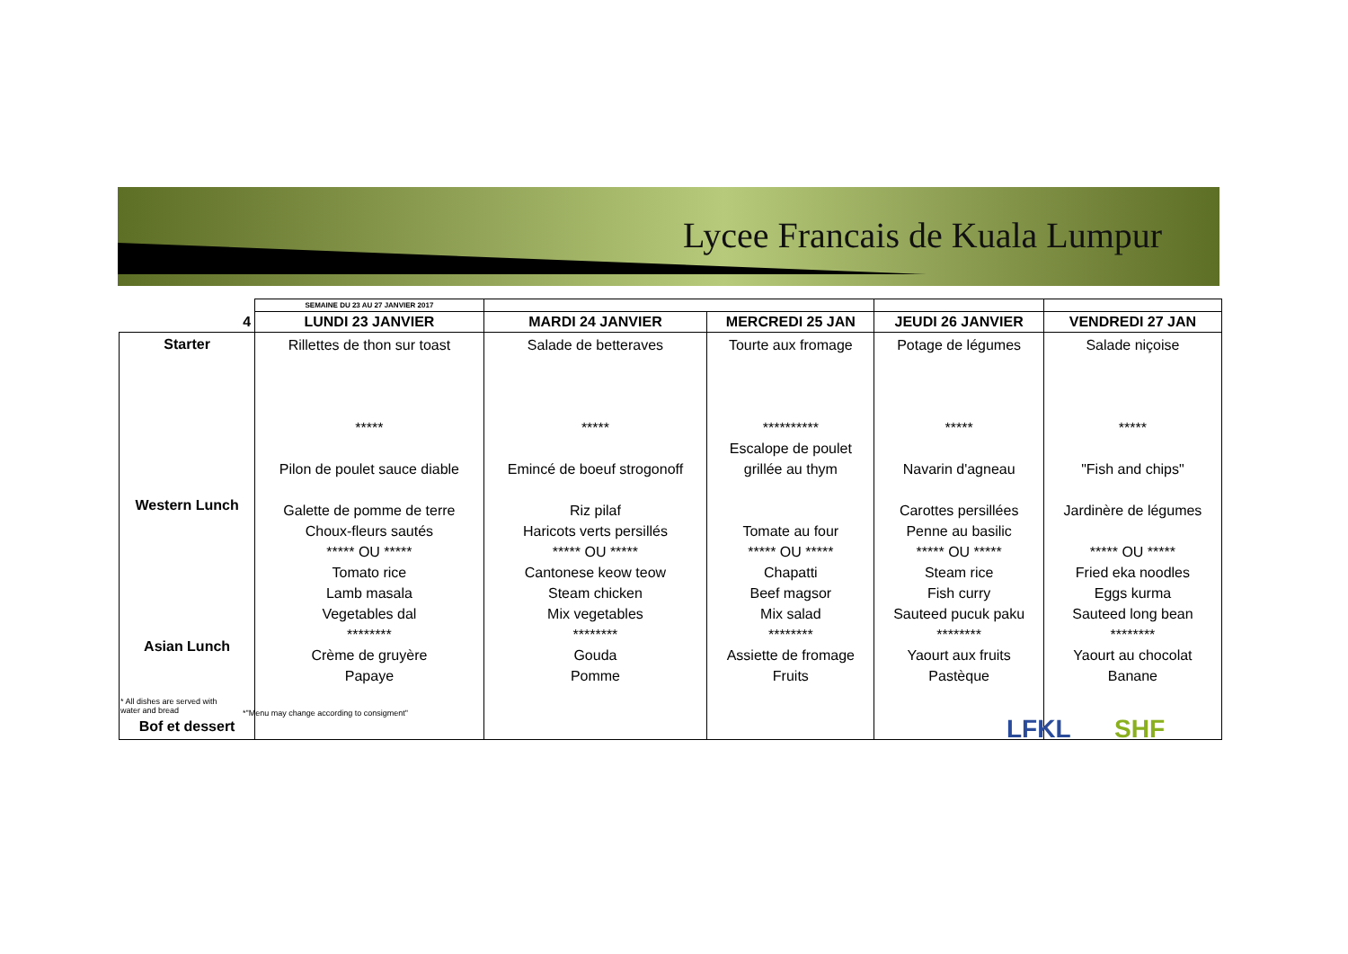Lycee Francais de Kuala Lumpur
| | SEMAINE DU 23 AU 27 JANVIER 2017 | | | | |
| 4 | LUNDI 23 JANVIER | MARDI 24 JANVIER | MERCREDI 25 JAN | JEUDI 26 JANVIER | VENDREDI 27 JAN |
| Starter Western Lunch Asian Lunch Bof et dessert | Rillettes de thon sur toast ***** Pilon de poulet sauce diable Galette de pomme de terre Choux-fleurs sautés ***** OU ***** Tomato rice Lamb masala Vegetables dal ******** Crème de gruyère Papaye | Salade de betteraves ***** Emincé de boeuf strogonoff Riz pilaf Haricots verts persillés ***** OU ***** Cantonese keow teow Steam chicken Mix vegetables ******** Gouda Pomme | Tourte aux fromage ********** Escalope de poulet grillée au thym Tomate au four ***** OU ***** Chapatti Beef magsor Mix salad ******** Assiette de fromage Fruits | Potage de légumes ***** Navarin d'agneau Carottes persillées Penne au basilic ***** OU ***** Steam rice Fish curry Sauteed pucuk paku ******** Yaourt aux fruits Pastèque | Salade niçoise ***** "Fish and chips" Jardinère de légumes ***** OU ***** Fried eka noodles Eggs kurma Sauteed long bean ******** Yaourt au chocolat Banane |
* All dishes are served with
water and bread
*"Menu may change according to consigment"
LFKL SHF